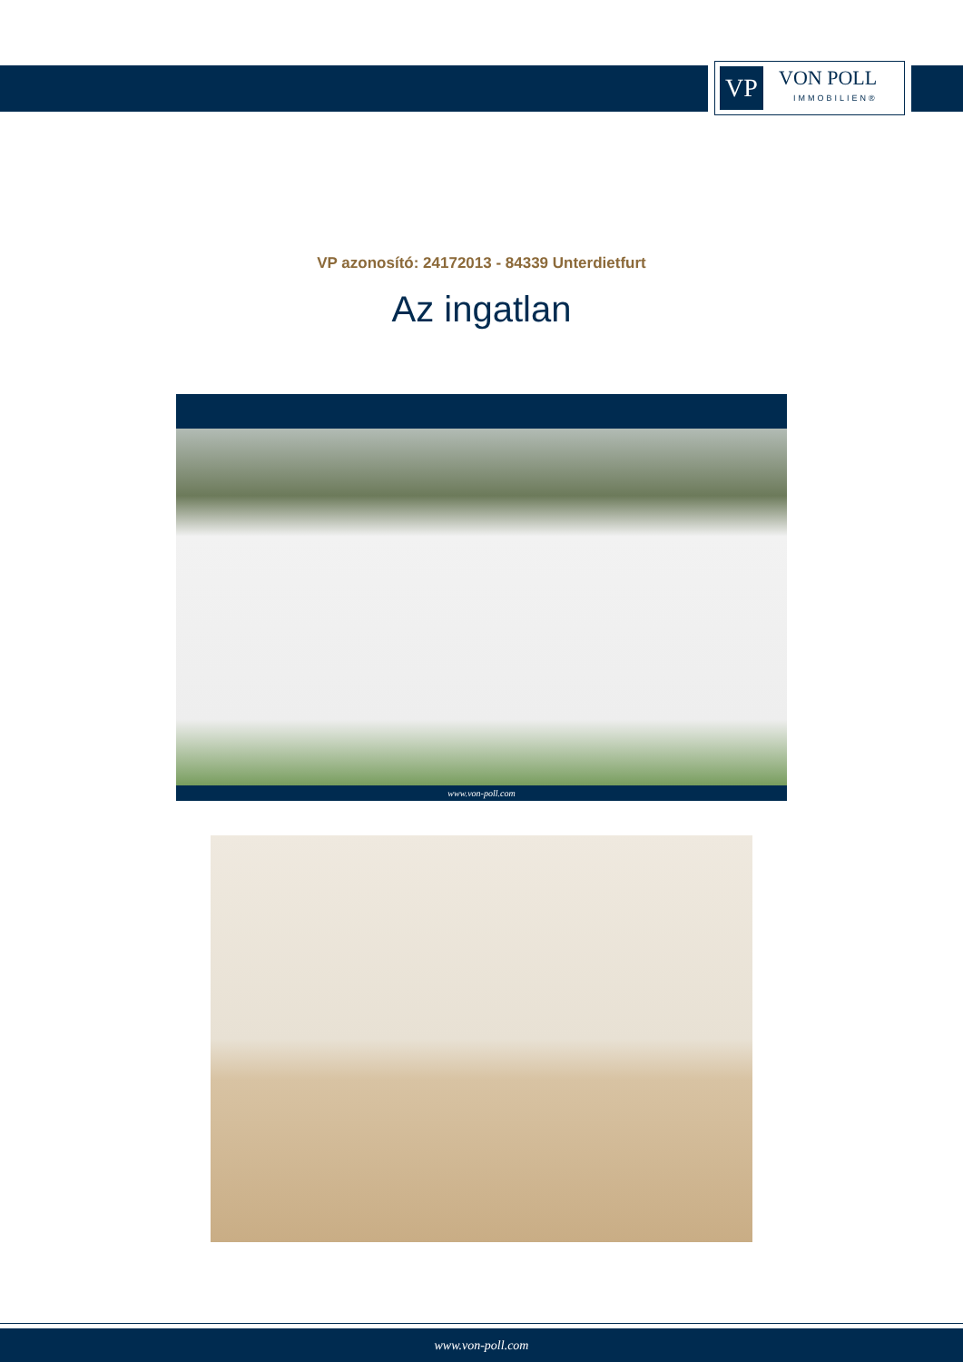VP
VON POLL
IMMOBILIEN®
VP azonosító: 24172013 - 84339 Unterdietfurt
Az ingatlan
www.von-poll.com
www.von-poll.com